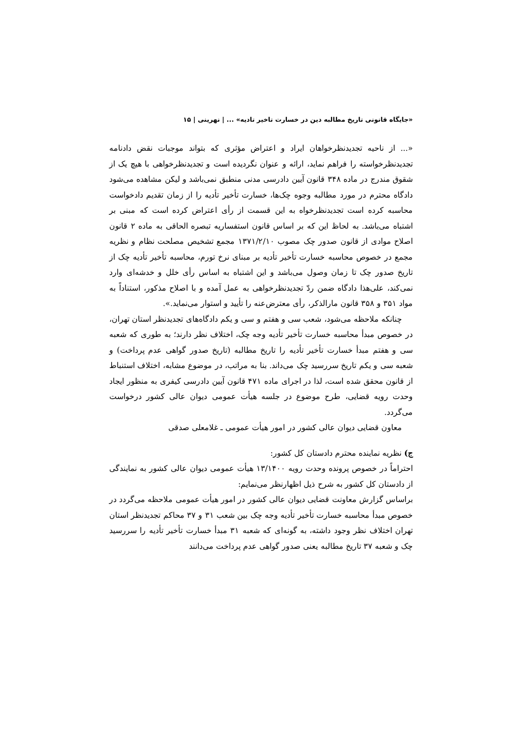«جایگاه قانونی تاریخ مطالبه دین در خسارت تاخیر تادیه» ... | نهرینی | ۱۵
«... از ناحیه تجدیدنظرخواهان ایراد و اعتراض مؤثری که بتواند موجبات نقض دادنامه تجدیدنظرخواسته را فراهم نماید، ارائه و عنوان نگردیده است و تجدیدنظرخواهی با هیچ یک از شقوق مندرج در ماده ۳۴۸ قانون آیین دادرسی مدنی منطبق نمی‌باشد و لیکن مشاهده می‌شود دادگاه محترم در مورد مطالبه وجوه چک‌ها، خسارت تأخیر تأدیه را از زمان تقدیم دادخواست محاسبه کرده است تجدیدنظرخواه به این قسمت از رأی اعتراض کرده است که مبنی بر اشتباه می‌باشد. به لحاظ این که بر اساس قانون استفساریه تبصره الحاقی به ماده ۲ قانون اصلاح موادی از قانون صدور چک مصوب ۱۳۷۱/۲/۱۰ مجمع تشخیص مصلحت نظام و نظریه مجمع در خصوص محاسبه خسارت تأخیر تأدیه بر مبنای نرخ تورم، محاسبه تأخیر تأدیه چک از تاریخ صدور چک تا زمان وصول می‌باشد و این اشتباه به اساس رأی خلل و خدشه‌ای وارد نمی‌کند، علی‌هذا دادگاه ضمن ردّ تجدیدنظرخواهی به عمل آمده و با اصلاح مذکور، استناداً به مواد ۳۵۱ و ۳۵۸ قانون مارالذکر، رأی معترض‌عنه را تأیید و استوار می‌نماید.».
چنانکه ملاحظه می‌شود، شعب سی و هفتم و سی و یکم دادگاه‌های تجدیدنظر استان تهران، در خصوص مبدأ محاسبه خسارت تأخیر تأدیه وجه چک، اختلاف نظر دارند؛ به طوری که شعبه سی و هفتم مبدأ خسارت تأخیر تأدیه را تاریخ مطالبه (تاریخ صدور گواهی عدم پرداخت) و شعبه سی و یکم تاریخ سررسید چک می‌داند. بنا به مراتب، در موضوع مشابه، اختلاف استنباط از قانون محقق شده است، لذا در اجرای ماده ۴۷۱ قانون آیین دادرسی کیفری به منظور ایجاد وحدت رویه قضایی، طرح موضوع در جلسه هیأت عمومی دیوان عالی کشور درخواست می‌گردد.
معاون قضایی دیوان عالی کشور در امور هیأت عمومی ـ غلامعلی صدقی
ج) نظریه نماینده محترم دادستان کل کشور:
احتراماً در خصوص پرونده وحدت رویه ۱۳/۱۴۰۰ هیأت عمومی دیوان عالی کشور به نمایندگی از دادستان کل کشور به شرح ذیل اظهارنظر می‌نمایم:
براساس گزارش معاونت قضایی دیوان عالی کشور در امور هیأت عمومی ملاحظه می‌گردد در خصوص مبدأ محاسبه خسارت تأخیر تأدیه وجه چک بین شعب ۳۱ و ۳۷ محاکم تجدیدنظر استان تهران اختلاف نظر وجود داشته، به گونه‌ای که شعبه ۳۱ مبدأ خسارت تأخیر تأدیه را سررسید چک و شعبه ۳۷ تاریخ مطالبه یعنی صدور گواهی عدم پرداخت می‌دانند